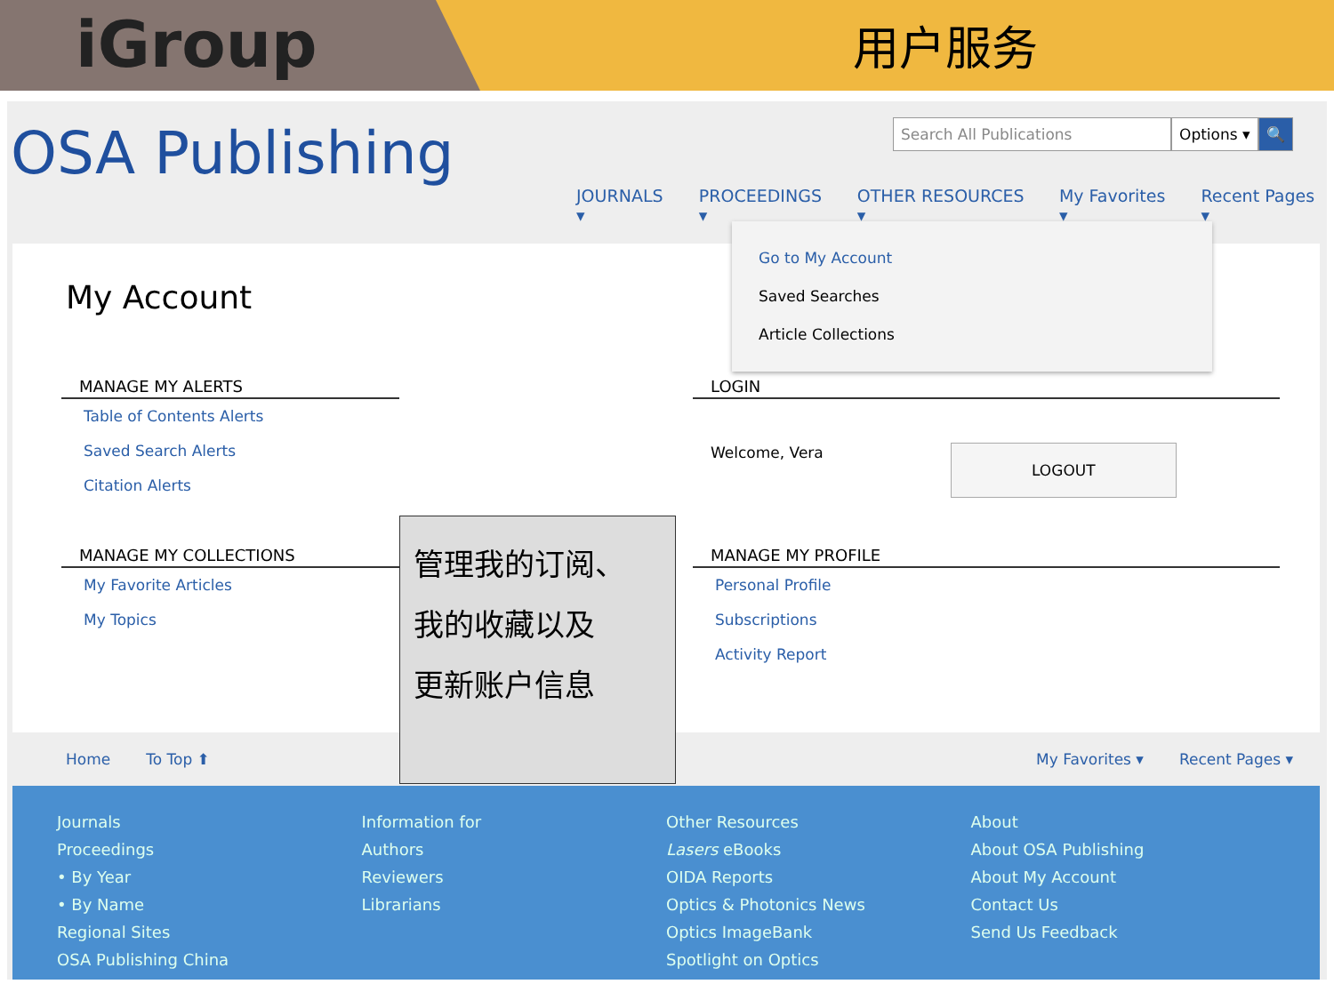iGroup
用户服务
OSA Publishing
Search All Publications Options ▾ 🔍
JOURNALS ▾ PROCEEDINGS ▾ OTHER RESOURCES ▾ My Favorites ▾ Recent Pages ▾
My Account
MANAGE MY ALERTS
Table of Contents Alerts
Saved Search Alerts
Citation Alerts
MANAGE MY COLLECTIONS
My Favorite Articles
My Topics
LOGIN
Welcome, Vera LOGOUT
MANAGE MY PROFILE
Personal Profile
Subscriptions
Activity Report
管理我的订阅、
我的收藏以及
更新账户信息
Go to My Account
Saved Searches
Article Collections
Home To Top ⬆ My Favorites ▾ Recent Pages ▾
Journals
Proceedings
• By Year
• By Name
Regional Sites
OSA Publishing China
Information for
Authors
Reviewers
Librarians
Other Resources
Lasers eBooks
OIDA Reports
Optics & Photonics News
Optics ImageBank
Spotlight on Optics
About
About OSA Publishing
About My Account
Contact Us
Send Us Feedback